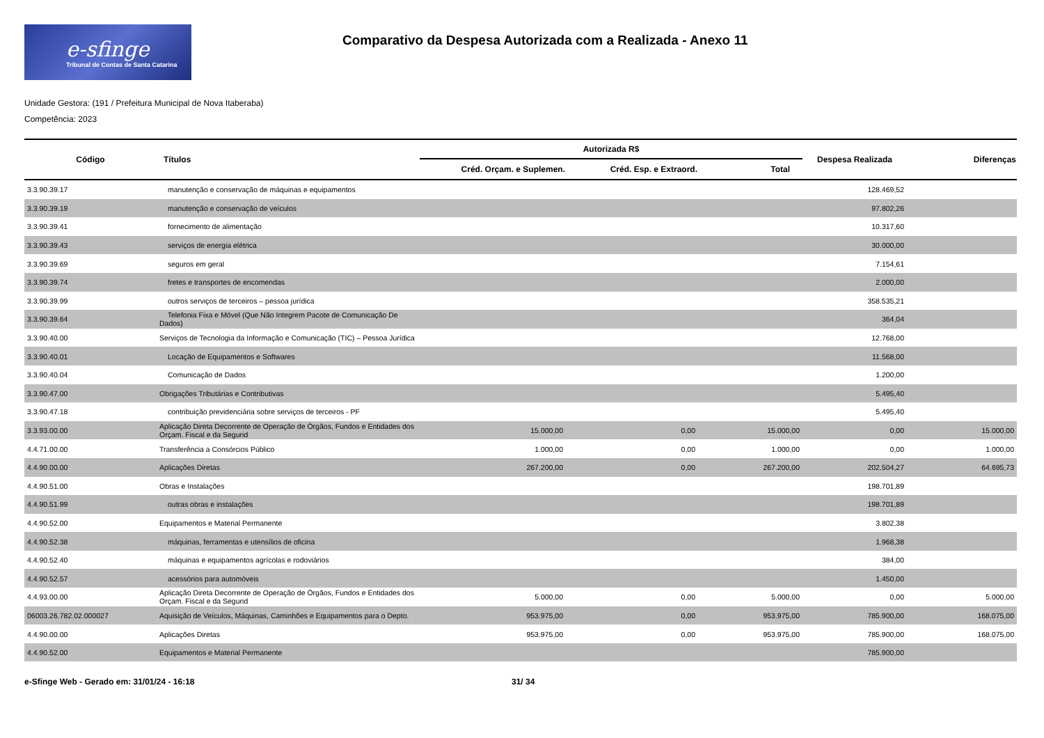e-sfinge
Tribunal de Contas de Santa Catarina
Comparativo da Despesa Autorizada com a Realizada - Anexo 11
Unidade Gestora: (191 / Prefeitura Municipal de Nova Itaberaba)
Competência: 2023
| Código | Títulos | Autorizada R$ | | | Despesa Realizada | Diferenças |
| --- | --- | --- | --- | --- | --- | --- |
| | | Créd. Orçam. e Suplemen. | Créd. Esp. e Extraord. | Total | | |
| 3.3.90.39.17 | manutenção e conservação de máquinas e equipamentos | | | | 128.469,52 | |
| 3.3.90.39.19 | manutenção e conservação de veículos | | | | 97.802,26 | |
| 3.3.90.39.41 | fornecimento de alimentação | | | | 10.317,60 | |
| 3.3.90.39.43 | serviços de energia elétrica | | | | 30.000,00 | |
| 3.3.90.39.69 | seguros em geral | | | | 7.154,61 | |
| 3.3.90.39.74 | fretes e transportes de encomendas | | | | 2.000,00 | |
| 3.3.90.39.99 | outros serviços de terceiros – pessoa jurídica | | | | 358.535,21 | |
| 3.3.90.39.64 | Telefonia Fixa e Móvel (Que Não Integrem Pacote de Comunicação De Dados) | | | | 364,04 | |
| 3.3.90.40.00 | Serviços de Tecnologia da Informação e Comunicação (TIC) – Pessoa Jurídica | | | | 12.768,00 | |
| 3.3.90.40.01 | Locação de Equipamentos e Softwares | | | | 11.568,00 | |
| 3.3.90.40.04 | Comunicação de Dados | | | | 1.200,00 | |
| 3.3.90.47.00 | Obrigações Tributárias e Contributivas | | | | 5.495,40 | |
| 3.3.90.47.18 | contribuição previdenciária sobre serviços de terceiros - PF | | | | 5.495,40 | |
| 3.3.93.00.00 | Aplicação Direta Decorrente de Operação de Órgãos, Fundos e Entidades dos Orçam. Fiscal e da Segurid | 15.000,00 | 0,00 | 15.000,00 | 0,00 | 15.000,00 |
| 4.4.71.00.00 | Transferência a Consórcios Público | 1.000,00 | 0,00 | 1.000,00 | 0,00 | 1.000,00 |
| 4.4.90.00.00 | Aplicações Diretas | 267.200,00 | 0,00 | 267.200,00 | 202.504,27 | 64.695,73 |
| 4.4.90.51.00 | Obras e Instalações | | | | 198.701,89 | |
| 4.4.90.51.99 | outras obras e instalações | | | | 198.701,89 | |
| 4.4.90.52.00 | Equipamentos e Material Permanente | | | | 3.802,38 | |
| 4.4.90.52.38 | máquinas, ferramentas e utensílios de oficina | | | | 1.968,38 | |
| 4.4.90.52.40 | máquinas e equipamentos agrícolas e rodoviários | | | | 384,00 | |
| 4.4.90.52.57 | acessórios para automóveis | | | | 1.450,00 | |
| 4.4.93.00.00 | Aplicação Direta Decorrente de Operação de Órgãos, Fundos e Entidades dos Orçam. Fiscal e da Segurid | 5.000,00 | 0,00 | 5.000,00 | 0,00 | 5.000,00 |
| 06003.26.782.02.000027 | Aquisição de Veículos, Máquinas, Caminhões e Equipamentos para o Depto. | 953.975,00 | 0,00 | 953.975,00 | 785.900,00 | 168.075,00 |
| 4.4.90.00.00 | Aplicações Diretas | 953.975,00 | 0,00 | 953.975,00 | 785.900,00 | 168.075,00 |
| 4.4.90.52.00 | Equipamentos e Material Permanente | | | | 785.900,00 | |
e-Sfinge Web - Gerado em: 31/01/24 - 16:18 31/ 34